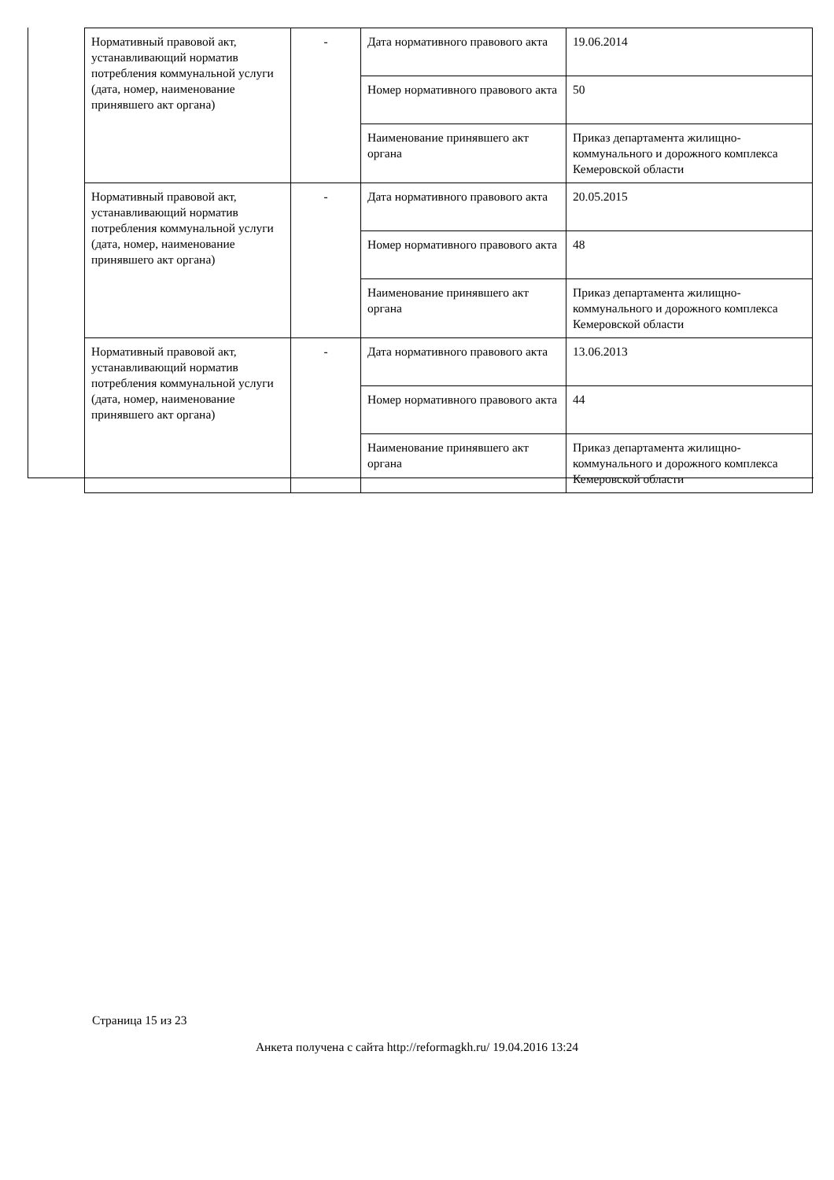| Нормативный правовой акт, устанавливающий норматив потребления коммунальной услуги (дата, номер, наименование принявшего акт органа) | - | Дата нормативного правового акта | 19.06.2014 |
| | | Номер нормативного правового акта | 50 |
| | | Наименование принявшего акт органа | Приказ департамента жилищно-коммунального и дорожного комплекса Кемеровской области |
| Нормативный правовой акт, устанавливающий норматив потребления коммунальной услуги (дата, номер, наименование принявшего акт органа) | - | Дата нормативного правового акта | 20.05.2015 |
| | | Номер нормативного правового акта | 48 |
| | | Наименование принявшего акт органа | Приказ департамента жилищно-коммунального и дорожного комплекса Кемеровской области |
| Нормативный правовой акт, устанавливающий норматив потребления коммунальной услуги (дата, номер, наименование принявшего акт органа) | - | Дата нормативного правового акта | 13.06.2013 |
| | | Номер нормативного правового акта | 44 |
| | | Наименование принявшего акт органа | Приказ департамента жилищно-коммунального и дорожного комплекса Кемеровской области |
Страница 15 из 23
Анкета получена с сайта http://reformagkh.ru/ 19.04.2016 13:24